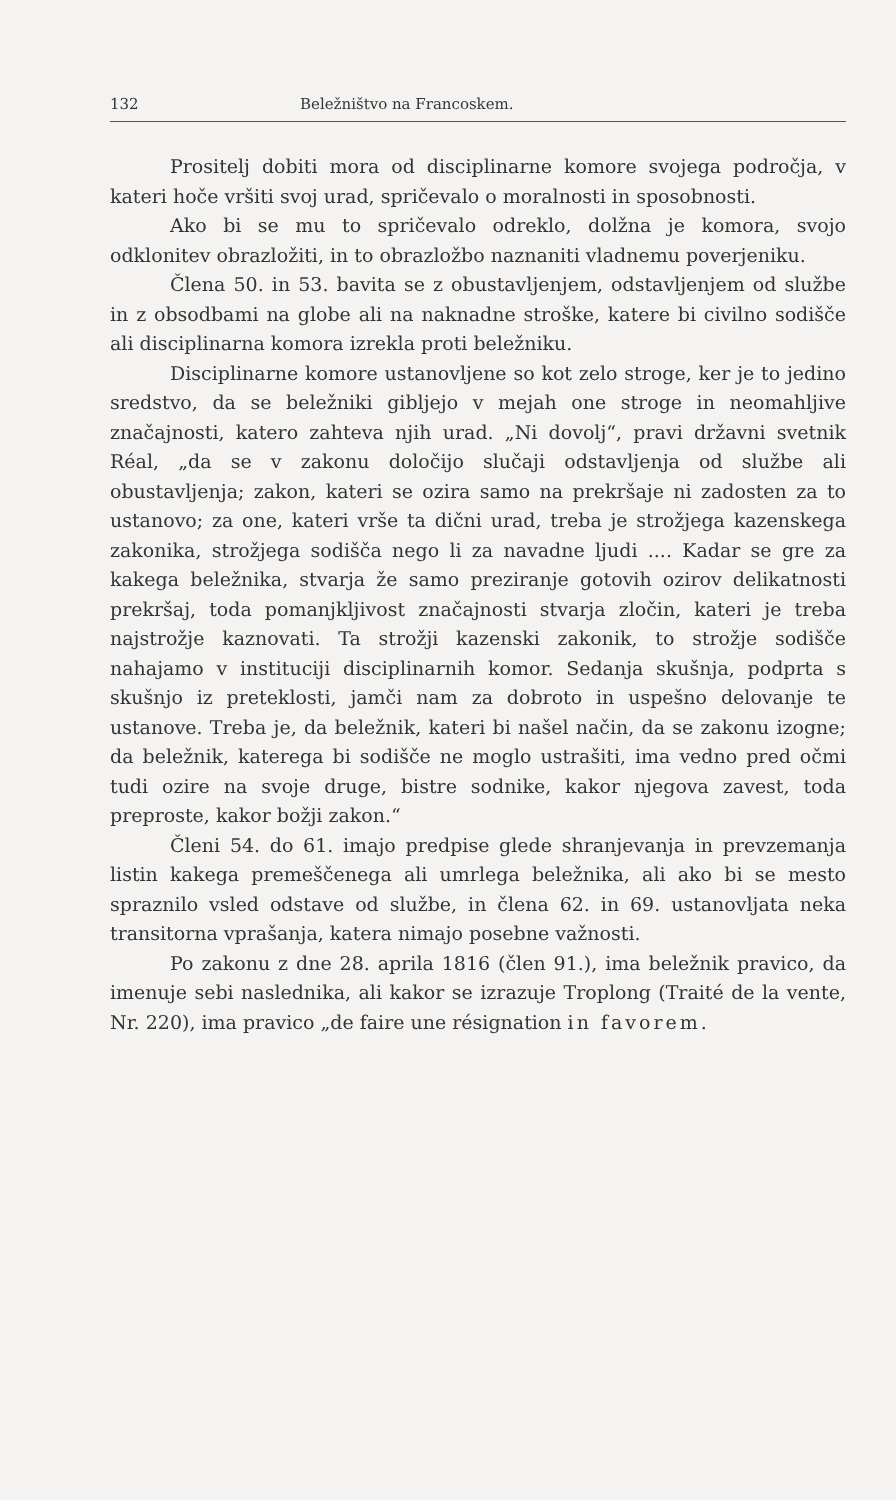132 Beležništvo na Francoskem.
Prositelj dobiti mora od disciplinarne komore svojega področja, v kateri hoče vršiti svoj urad, spričevalo o moralnosti in sposobnosti.
Ako bi se mu to spričevalo odreklo, dolžna je komora, svojo odklonitev obrazložiti, in to obrazložbo naznaniti vladnemu poverjeniku.
Člena 50. in 53. bavita se z obustavljenjem, odstavljenjem od službe in z obsodbami na globe ali na naknadne stroške, katere bi civilno sodišče ali disciplinarna komora izrekla proti beležniku.
Disciplinarne komore ustanovljene so kot zelo stroge, ker je to jedino sredstvo, da se beležniki gibljejo v mejah one stroge in neomahljive značajnosti, katero zahteva njih urad. „Ni dovolj“, pravi državni svetnik Réal, „da se v zakonu določijo slučaji odstavljenja od službe ali obustavljenja; zakon, kateri se ozira samo na prekršaje ni zadosten za to ustanovo; za one, kateri vrše ta dični urad, treba je strožjega kazenskega zakonika, strožjega sodišča nego li za navadne ljudi .... Kadar se gre za kakega beležnika, stvarja že samo preziranje gotovih ozirov delikatnosti prekršaj, toda pomanjkljivost značajnosti stvarja zločin, kateri je treba najstrožje kaznovati. Ta strožji kazenski zakonik, to strožje sodišče nahajamo v instituciji disciplinarnih komor. Sedanja skušnja, podprta s skušnjo iz preteklosti, jamči nam za dobroto in uspešno delovanje te ustanove. Treba je, da beležnik, kateri bi našel način, da se zakonu izogne; da beležnik, katerega bi sodišče ne moglo ustrašiti, ima vedno pred očmi tudi ozire na svoje druge, bistre sodnike, kakor njegova zavest, toda preproste, kakor božji zakon.“
Členi 54. do 61. imajo predpise glede shranjevanja in prevzemanja listin kakega premeščenega ali umrlega beležnika, ali ako bi se mesto spraznilo vsled odstave od službe, in člena 62. in 69. ustanovljata neka transitorna vprašanja, katera nimajo posebne važnosti.
Po zakonu z dne 28. aprila 1816 (člen 91.), ima beležnik pravico, da imenuje sebi naslednika, ali kakor se izrazuje Troplong (Traité de la vente, Nr. 220), ima pravico „de faire une résignation in favorem.